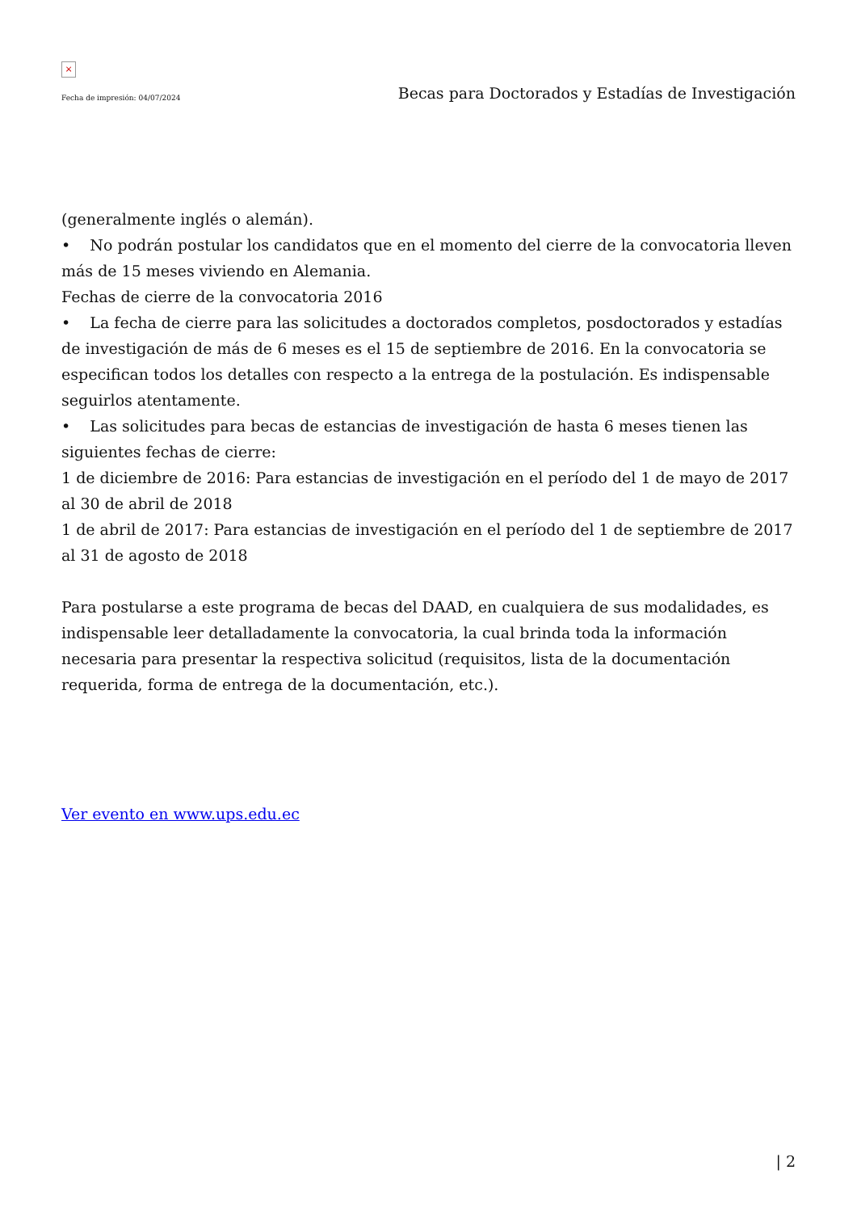×
Fecha de impresión: 04/07/2024 Becas para Doctorados y Estadías de Investigación
(generalmente inglés o alemán).
• No podrán postular los candidatos que en el momento del cierre de la convocatoria lleven más de 15 meses viviendo en Alemania.
Fechas de cierre de la convocatoria 2016
• La fecha de cierre para las solicitudes a doctorados completos, posdoctorados y estadías de investigación de más de 6 meses es el 15 de septiembre de 2016. En la convocatoria se especifican todos los detalles con respecto a la entrega de la postulación. Es indispensable seguirlos atentamente.
• Las solicitudes para becas de estancias de investigación de hasta 6 meses tienen las siguientes fechas de cierre:
1 de diciembre de 2016: Para estancias de investigación en el período del 1 de mayo de 2017 al 30 de abril de 2018
1 de abril de 2017: Para estancias de investigación en el período del 1 de septiembre de 2017 al 31 de agosto de 2018
Para postularse a este programa de becas del DAAD, en cualquiera de sus modalidades, es indispensable leer detalladamente la convocatoria, la cual brinda toda la información necesaria para presentar la respectiva solicitud (requisitos, lista de la documentación requerida, forma de entrega de la documentación, etc.).
Ver evento en www.ups.edu.ec
| 2